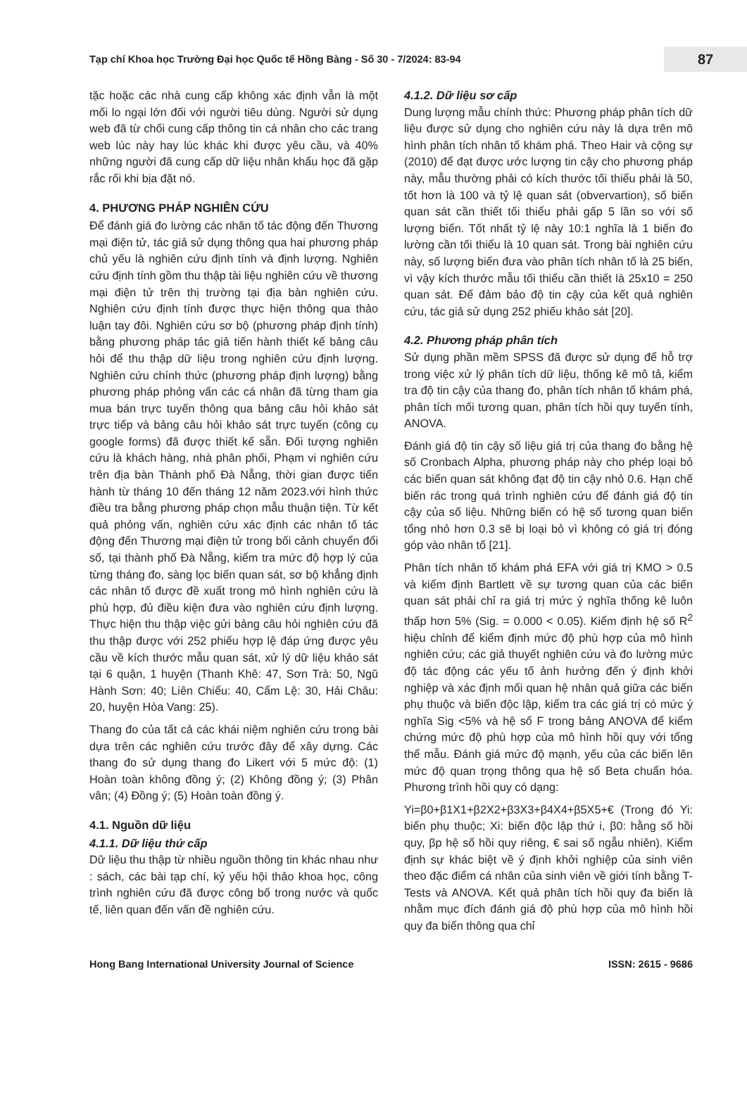Tạp chí Khoa học Trường Đại học Quốc tế Hồng Bàng - Số 30 - 7/2024: 83-94
87
tặc hoặc các nhà cung cấp không xác định vẫn là một mối lo ngại lớn đối với người tiêu dùng. Người sử dụng web đã từ chối cung cấp thông tin cá nhân cho các trang web lúc này hay lúc khác khi được yêu cầu, và 40% những người đã cung cấp dữ liệu nhân khẩu học đã gặp rắc rối khi bịa đặt nó.
4. PHƯƠNG PHÁP NGHIÊN CỨU
Để đánh giá đo lường các nhân tố tác động đến Thương mại điện tử, tác giả sử dụng thông qua hai phương pháp chủ yếu là nghiên cứu định tính và định lượng. Nghiên cứu định tính gồm thu thập tài liệu nghiên cứu về thương mại điện tử trên thị trường tại địa bàn nghiên cứu. Nghiên cứu định tính được thực hiện thông qua thảo luận tay đôi. Nghiên cứu sơ bộ (phương pháp định tính) bằng phương pháp tác giả tiến hành thiết kế bảng câu hỏi để thu thập dữ liệu trong nghiên cứu định lượng. Nghiên cứu chính thức (phương pháp định lượng) bằng phương pháp phỏng vấn các cá nhân đã từng tham gia mua bán trực tuyến thông qua bảng câu hỏi khảo sát trực tiếp và bảng câu hỏi khảo sát trực tuyến (công cụ google forms) đã được thiết kế sẵn. Đối tượng nghiên cứu là khách hàng, nhà phân phối, Phạm vi nghiên cứu trên địa bàn Thành phố Đà Nẵng, thời gian được tiến hành từ tháng 10 đến tháng 12 năm 2023.với hình thức điều tra bằng phương pháp chọn mẫu thuận tiện. Từ kết quả phỏng vấn, nghiên cứu xác định các nhân tố tác động đến Thương mại điện tử trong bối cảnh chuyển đổi số, tại thành phố Đà Nẵng, kiểm tra mức độ hợp lý của từng tháng đo, sàng lọc biến quan sát, sơ bộ khẳng định các nhân tố được đề xuất trong mô hình nghiên cứu là phù hợp, đủ điều kiện đưa vào nghiên cứu định lượng. Thực hiện thu thập việc gửi bảng câu hỏi nghiên cứu đã thu thập được với 252 phiếu hợp lệ đáp ứng được yêu cầu về kích thước mẫu quan sát, xử lý dữ liệu khảo sát tại 6 quận, 1 huyện (Thanh Khê: 47, Sơn Trà: 50, Ngũ Hành Sơn: 40; Liên Chiểu: 40, Cẩm Lệ: 30, Hải Châu: 20, huyện Hòa Vang: 25).
Thang đo của tất cả các khái niệm nghiên cứu trong bài dựa trên các nghiên cứu trước đây để xây dựng. Các thang đo sử dụng thang đo Likert với 5 mức độ: (1) Hoàn toàn không đồng ý; (2) Không đồng ý; (3) Phân vân; (4) Đồng ý; (5) Hoàn toàn đồng ý.
4.1. Nguồn dữ liệu
4.1.1. Dữ liệu thứ cấp
Dữ liệu thu thập từ nhiều nguồn thông tin khác nhau như : sách, các bài tạp chí, kỷ yếu hội thảo khoa học, công trình nghiên cứu đã được công bố trong nước và quốc tế, liên quan đến vấn đề nghiên cứu.
4.1.2. Dữ liệu sơ cấp
Dung lượng mẫu chính thức: Phương pháp phân tích dữ liệu được sử dụng cho nghiên cứu này là dựa trên mô hình phân tích nhân tố khám phá. Theo Hair và cộng sự (2010) để đạt được ước lượng tin cậy cho phương pháp này, mẫu thường phải có kích thước tối thiểu phải là 50, tốt hơn là 100 và tỷ lệ quan sát (obvervartion), số biến quan sát cần thiết tối thiểu phải gấp 5 lần so với số lượng biến. Tốt nhất tỷ lệ này 10:1 nghĩa là 1 biến đo lường cần tối thiểu là 10 quan sát. Trong bài nghiên cứu này, số lượng biến đưa vào phân tích nhân tố là 25 biến, vì vậy kích thước mẫu tối thiểu cần thiết là 25x10 = 250 quan sát. Để đảm bảo độ tin cậy của kết quả nghiên cứu, tác giả sử dụng 252 phiếu khảo sát [20].
4.2. Phương pháp phân tích
Sử dụng phần mềm SPSS đã được sử dụng để hỗ trợ trong việc xử lý phân tích dữ liệu, thống kê mô tả, kiểm tra độ tin cậy của thang đo, phân tích nhân tố khám phá, phân tích mối tương quan, phân tích hồi quy tuyến tính, ANOVA.
Đánh giá độ tin cậy số liệu giá trị của thang đo bằng hệ số Cronbach Alpha, phương pháp này cho phép loại bỏ các biến quan sát không đạt độ tin cậy nhỏ 0.6. Hạn chế biến rác trong quá trình nghiên cứu để đánh giá độ tin cậy của số liệu. Những biến có hệ số tương quan biến tổng nhỏ hơn 0.3 sẽ bị loại bỏ vì không có giá trị đóng góp vào nhân tố [21].
Phân tích nhân tố khám phá EFA với giá trị KMO > 0.5 và kiểm định Bartlett về sự tương quan của các biến quan sát phải chỉ ra giá trị mức ý nghĩa thống kê luôn thấp hơn 5% (Sig. = 0.000 < 0.05). Kiểm định hệ số R<sup>2</sup> hiệu chỉnh để kiểm định mức độ phù hợp của mô hình nghiên cứu; các giả thuyết nghiên cứu và đo lường mức độ tác động các yếu tố ảnh hưởng đến ý định khởi nghiệp và xác định mối quan hệ nhân quả giữa các biến phụ thuộc và biến độc lập, kiểm tra các giá trị có mức ý nghĩa Sig <5% và hệ số F trong bảng ANOVA để kiểm chứng mức độ phù hợp của mô hình hồi quy với tổng thể mẫu. Đánh giá mức độ mạnh, yếu của các biến lên mức độ quan trọng thông qua hệ số Beta chuẩn hóa. Phương trình hồi quy có dạng:
Yi=β0+β1X1+β2X2+β3X3+β4X4+β5X5+€ (Trong đó Yi: biến phụ thuộc; Xi: biến độc lập thứ i, β0: hằng số hồi quy, βp hệ số hồi quy riêng, € sai số ngẫu nhiên). Kiểm định sự khác biệt về ý định khởi nghiệp của sinh viên theo đặc điểm cá nhân của sinh viên về giới tính bằng T-Tests và ANOVA. Kết quả phân tích hồi quy đa biến là nhằm mục đích đánh giá độ phù hợp của mô hình hồi quy đa biến thông qua chỉ
Hong Bang International University Journal of Science ISSN: 2615 - 9686